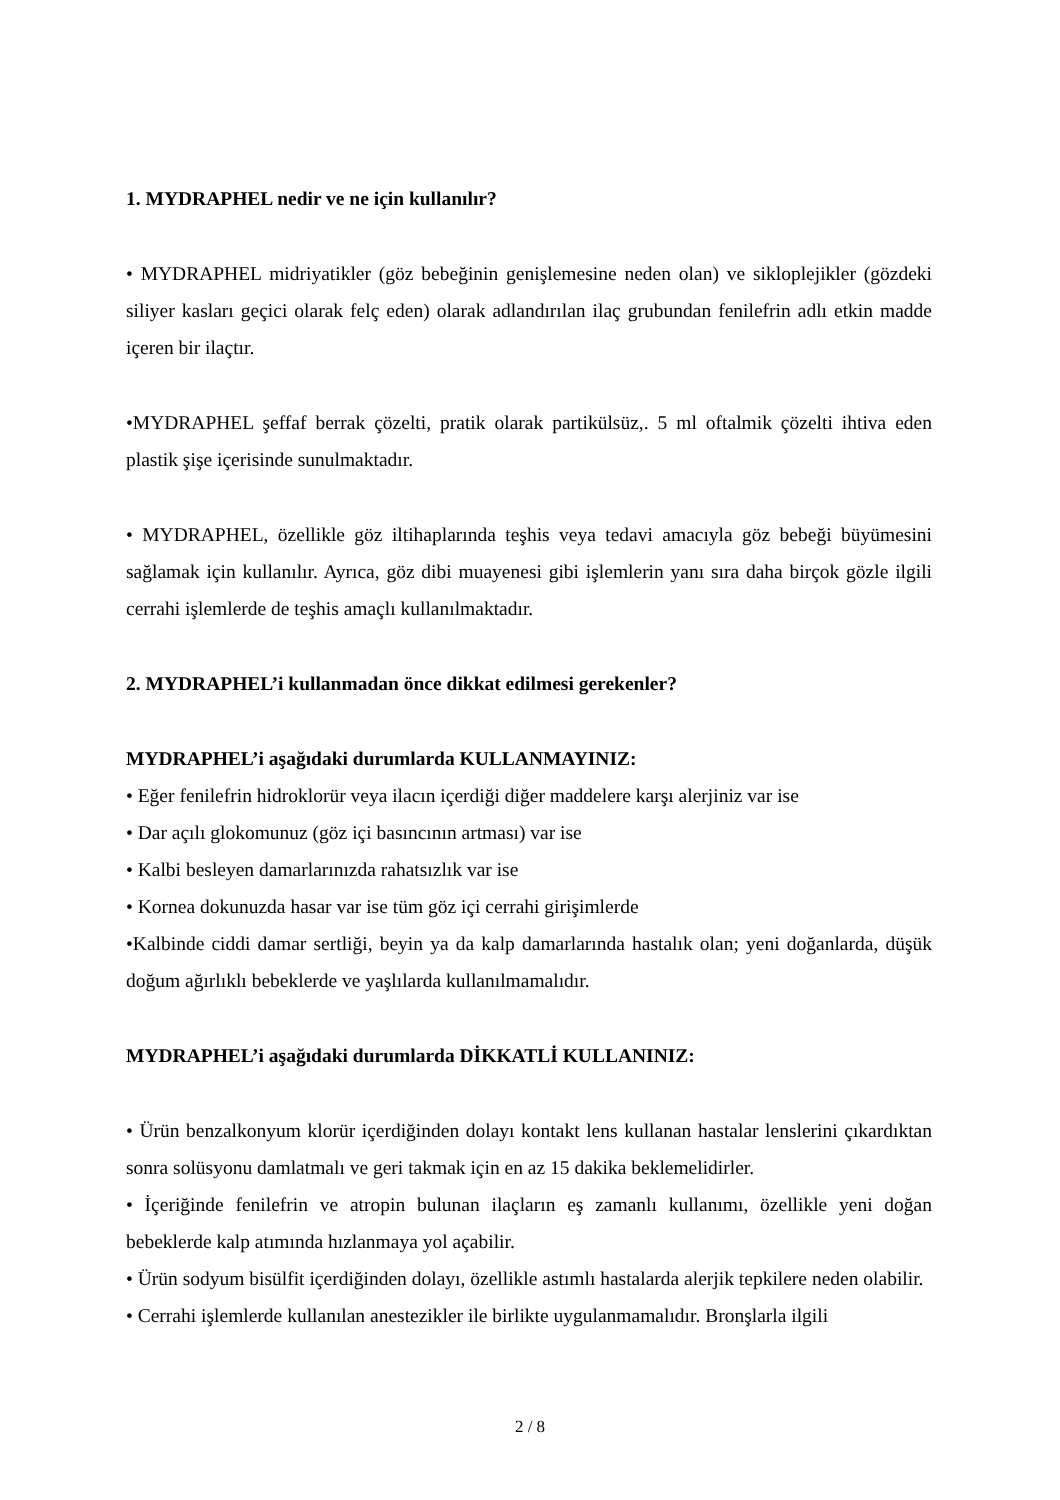1. MYDRAPHEL nedir ve ne için kullanılır?
• MYDRAPHEL midriyatikler (göz bebeğinin genişlemesine neden olan) ve sikloplejikler (gözdeki siliyer kasları geçici olarak felç eden) olarak adlandırılan ilaç grubundan fenilefrin adlı etkin madde içeren bir ilaçtır.
•MYDRAPHEL şeffaf berrak çözelti, pratik olarak partikülsüz,. 5 ml oftalmik çözelti ihtiva eden plastik şişe içerisinde sunulmaktadır.
• MYDRAPHEL, özellikle göz iltihaplarında teşhis veya tedavi amacıyla göz bebeği büyümesini sağlamak için kullanılır. Ayrıca, göz dibi muayenesi gibi işlemlerin yanı sıra daha birçok gözle ilgili cerrahi işlemlerde de teşhis amaçlı kullanılmaktadır.
2. MYDRAPHEL’i kullanmadan önce dikkat edilmesi gerekenler?
MYDRAPHEL’i aşağıdaki durumlarda KULLANMAYINIZ:
• Eğer fenilefrin hidroklorür veya ilacın içerdiği diğer maddelere karşı alerjiniz var ise
• Dar açılı glokomunuz (göz içi basıncının artması) var ise
• Kalbi besleyen damarlarınızda rahatsızlık var ise
• Kornea dokunuzda hasar var ise tüm göz içi cerrahi girişimlerde
•Kalbinde ciddi damar sertliği, beyin ya da kalp damarlarında hastalık olan; yeni doğanlarda, düşük doğum ağırlıklı bebeklerde ve yaşlılarda kullanılmamalıdır.
MYDRAPHEL’i aşağıdaki durumlarda DİKKATLİ KULLANINIZ:
• Ürün benzalkonyum klorür içerdiğinden dolayı kontakt lens kullanan hastalar lenslerini çıkardıktan sonra solüsyonu damlatmalı ve geri takmak için en az 15 dakika beklemelidirler.
• İçeriğinde fenilefrin ve atropin bulunan ilaçların eş zamanlı kullanımı, özellikle yeni doğan bebeklerde kalp atımında hızlanmaya yol açabilir.
• Ürün sodyum bisülfit içerdiğinden dolayı, özellikle astımlı hastalarda alerjik tepkilere neden olabilir.
• Cerrahi işlemlerde kullanılan anestezikler ile birlikte uygulanmamalıdır. Bronşlarla ilgili
2 / 8